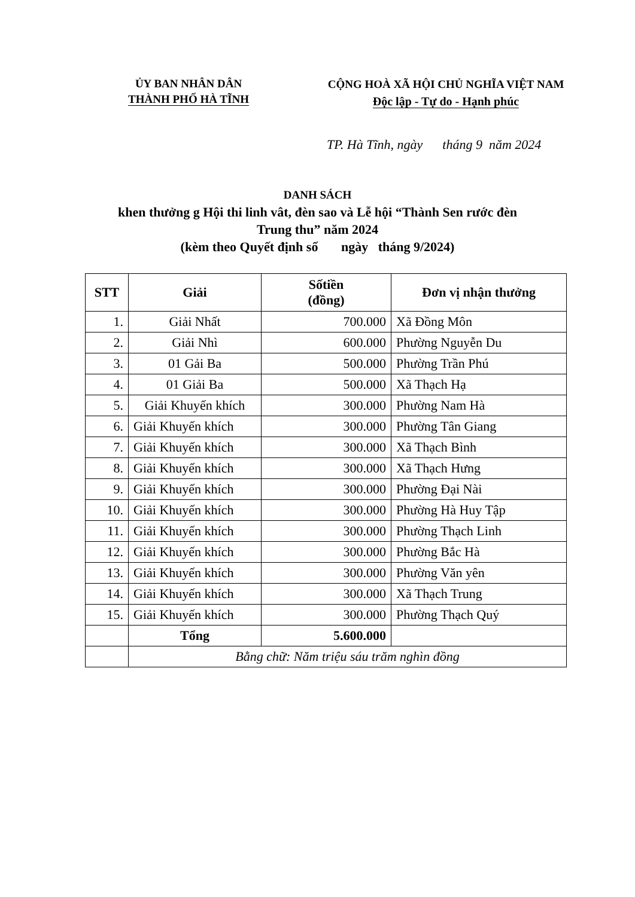ỦY BAN NHÂN DÂN
THÀNH PHỐ HÀ TĨNH
CỘNG HOÀ XÃ HỘI CHỦ NGHĨA VIỆT NAM
Độc lập - Tự do - Hạnh phúc
TP. Hà Tĩnh, ngày tháng 9 năm 2024
DANH SÁCH
khen thưởng g Hội thi linh vât, đèn sao và Lễ hội “Thành Sen rước đèn
Trung thu” năm 2024
(kèm theo Quyết định số ngày tháng 9/2024)
| STT | Giải | Sốtiền (đồng) | Đơn vị nhận thưởng |
| --- | --- | --- | --- |
| 1. | Giải Nhất | 700.000 | Xã Đồng Môn |
| 2. | Giải Nhì | 600.000 | Phường Nguyễn Du |
| 3. | 01 Gải Ba | 500.000 | Phường Trần Phú |
| 4. | 01 Giải Ba | 500.000 | Xã Thạch Hạ |
| 5. | Giải Khuyến khích | 300.000 | Phường Nam Hà |
| 6. | Giải Khuyến khích | 300.000 | Phường Tân Giang |
| 7. | Giải Khuyến khích | 300.000 | Xã Thạch Bình |
| 8. | Giải Khuyến khích | 300.000 | Xã Thạch Hưng |
| 9. | Giải Khuyến khích | 300.000 | Phường Đại Nài |
| 10. | Giải Khuyến khích | 300.000 | Phường Hà Huy Tập |
| 11. | Giải Khuyến khích | 300.000 | Phường Thạch Linh |
| 12. | Giải Khuyến khích | 300.000 | Phường Bắc Hà |
| 13. | Giải Khuyến khích | 300.000 | Phường Văn yên |
| 14. | Giải Khuyến khích | 300.000 | Xã Thạch Trung |
| 15. | Giải Khuyến khích | 300.000 | Phường Thạch Quý |
| | Tổng | 5.600.000 | |
| | Bằng chữ: Năm triệu sáu trăm nghìn đồng | | |